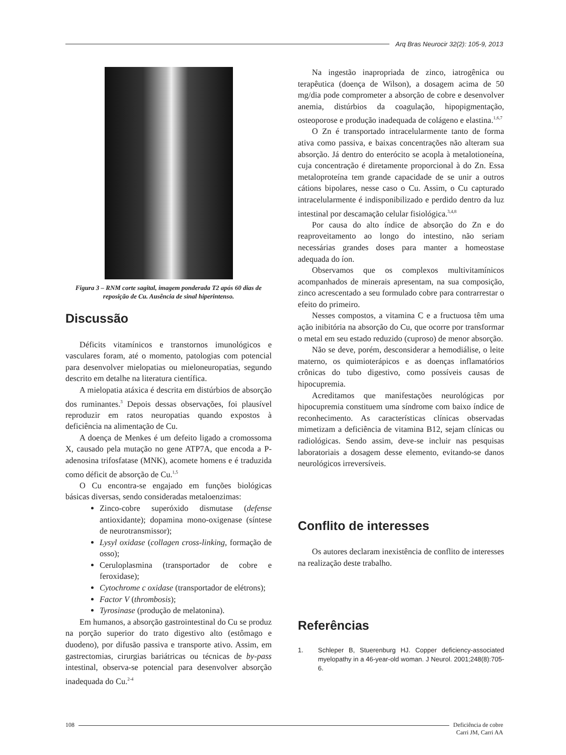Arq Bras Neurocir 32(2): 105-9, 2013
Figura 3 – RNM corte sagital, imagem ponderada T2 após 60 dias de reposição de Cu. Ausência de sinal hiperintenso.
Discussão
Déficits vitamínicos e transtornos imunológicos e vasculares foram, até o momento, patologias com potencial para desenvolver mielopatias ou mieloneuropatias, segundo descrito em detalhe na literatura científica.
A mielopatia atáxica é descrita em distúrbios de absorção dos ruminantes.<sup>3</sup> Depois dessas observações, foi plausível reproduzir em ratos neuropatias quando expostos à deficiência na alimentação de Cu.
A doença de Menkes é um defeito ligado a cromossoma X, causado pela mutação no gene ATP7A, que encoda a P-adenosina trifosfatase (MNK), acomete homens e é traduzida como déficit de absorção de Cu.<sup>1,5</sup>
O Cu encontra-se engajado em funções biológicas básicas diversas, sendo consideradas metaloenzimas:
Zinco-cobre superóxido dismutase (defense antioxidante); dopamina mono-oxigenase (síntese de neurotransmissor);
Lysyl oxidase (collagen cross-linking, formação de osso);
Ceruloplasmina (transportador de cobre e feroxidase);
Cytochrome c oxidase (transportador de elétrons);
Factor V (thrombosis);
Tyrosinase (produção de melatonina).
Em humanos, a absorção gastrointestinal do Cu se produz na porção superior do trato digestivo alto (estômago e duodeno), por difusão passiva e transporte ativo. Assim, em gastrectomias, cirurgias bariátricas ou técnicas de by-pass intestinal, observa-se potencial para desenvolver absorção inadequada do Cu.<sup>2-4</sup>
Na ingestão inapropriada de zinco, iatrogênica ou terapêutica (doença de Wilson), a dosagem acima de 50 mg/dia pode comprometer a absorção de cobre e desenvolver anemia, distúrbios da coagulação, hipopigmentação, osteoporose e produção inadequada de colágeno e elastina.<sup>1,6,7</sup>
O Zn é transportado intracelularmente tanto de forma ativa como passiva, e baixas concentrações não alteram sua absorção. Já dentro do enterócito se acopla à metalotioneína, cuja concentração é diretamente proporcional à do Zn. Essa metaloproteína tem grande capacidade de se unir a outros cátions bipolares, nesse caso o Cu. Assim, o Cu capturado intracelularmente é indisponibilizado e perdido dentro da luz intestinal por descamação celular fisiológica.<sup>3,4,8</sup>
Por causa do alto índice de absorção do Zn e do reaproveitamento ao longo do intestino, não seriam necessárias grandes doses para manter a homeostase adequada do íon.
Observamos que os complexos multivitamínicos acompanhados de minerais apresentam, na sua composição, zinco acrescentado a seu formulado cobre para contrarrestar o efeito do primeiro.
Nesses compostos, a vitamina C e a fructuosa têm uma ação inibitória na absorção do Cu, que ocorre por transformar o metal em seu estado reduzido (cuproso) de menor absorção.
Não se deve, porém, desconsiderar a hemodiálise, o leite materno, os quimioterápicos e as doenças inflamatórios crônicas do tubo digestivo, como possíveis causas de hipocupremia.
Acreditamos que manifestações neurológicas por hipocupremia constituem uma síndrome com baixo índice de reconhecimento. As características clínicas observadas mimetizam a deficiência de vitamina B12, sejam clínicas ou radiológicas. Sendo assim, deve-se incluir nas pesquisas laboratoriais a dosagem desse elemento, evitando-se danos neurológicos irreversíveis.
Conflito de interesses
Os autores declaram inexistência de conflito de interesses na realização deste trabalho.
Referências
1. Schleper B, Stuerenburg HJ. Copper deficiency-associated myelopathy in a 46-year-old woman. J Neurol. 2001;248(8):705-6.
108 Deficiência de cobre
Carri JM, Carri AA